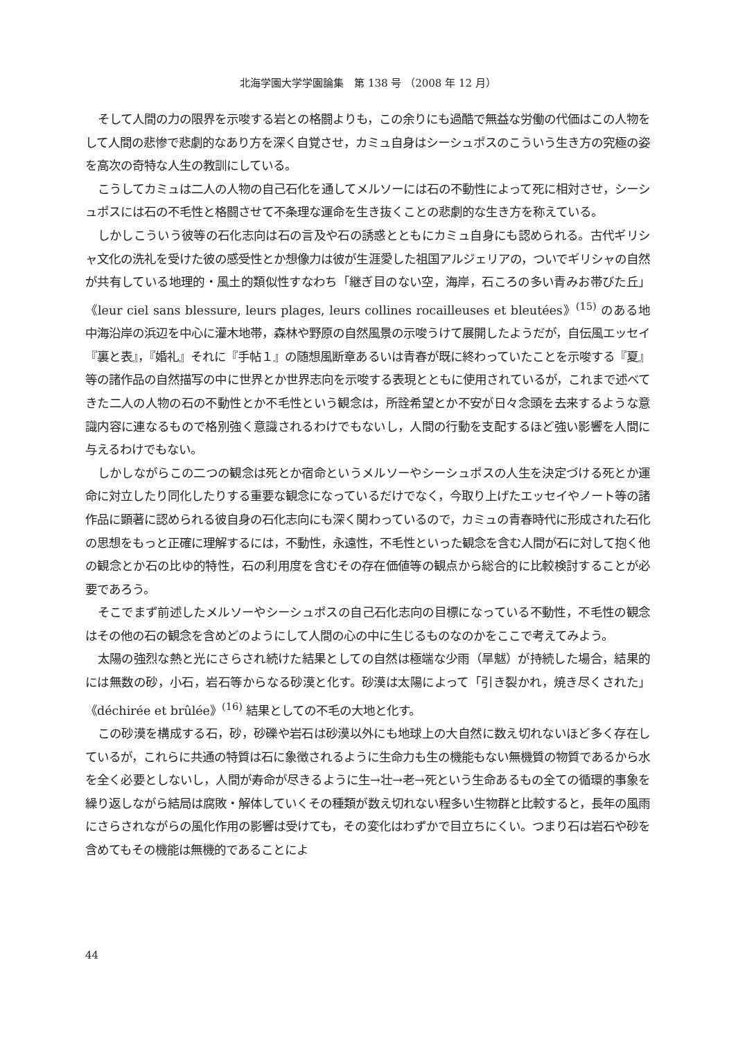北海学園大学学園論集　第 138 号 （2008 年 12 月）
そして人間の力の限界を示唆する岩との格闘よりも，この余りにも過酷で無益な労働の代価はこの人物をして人間の悲惨で悲劇的なあり方を深く自覚させ，カミュ自身はシーシュポスのこういう生き方の究極の姿を高次の奇特な人生の教訓にしている。
こうしてカミュは二人の人物の自己石化を通してメルソーには石の不動性によって死に相対させ，シーシュポスには石の不毛性と格闘させて不条理な運命を生き抜くことの悲劇的な生き方を称えている。
しかしこういう彼等の石化志向は石の言及や石の誘惑とともにカミュ自身にも認められる。古代ギリシャ文化の洗礼を受けた彼の感受性とか想像力は彼が生涯愛した祖国アルジェリアの，ついでギリシャの自然が共有している地理的・風土的類似性すなわち「継ぎ目のない空，海岸，石ころの多い青みお帯びた丘」《leur ciel sans blessure, leurs plages, leurs collines rocailleuses et bleutées》<sup>(15)</sup> のある地中海沿岸の浜辺を中心に灌木地帯，森林や野原の自然風景の示唆うけて展開したようだが，自伝風エッセイ『裏と表』，『婚礼』それに『手帖１』の随想風断章あるいは青春が既に終わっていたことを示唆する『夏』等の諸作品の自然描写の中に世界とか世界志向を示唆する表現とともに使用されているが，これまで述べてきた二人の人物の石の不動性とか不毛性という観念は，所詮希望とか不安が日々念頭を去来するような意識内容に連なるもので格別強く意識されるわけでもないし，人間の行動を支配するほど強い影響を人間に与えるわけでもない。
しかしながらこの二つの観念は死とか宿命というメルソーやシーシュポスの人生を決定づける死とか運命に対立したり同化したりする重要な観念になっているだけでなく，今取り上げたエッセイやノート等の諸作品に顕著に認められる彼自身の石化志向にも深く関わっているので，カミュの青春時代に形成された石化の思想をもっと正確に理解するには，不動性，永遠性，不毛性といった観念を含む人間が石に対して抱く他の観念とか石の比ゆ的特性，石の利用度を含むその存在価値等の観点から総合的に比較検討することが必要であろう。
そこでまず前述したメルソーやシーシュポスの自己石化志向の目標になっている不動性，不毛性の観念はその他の石の観念を含めどのようにして人間の心の中に生じるものなのかをここで考えてみよう。
太陽の強烈な熱と光にさらされ続けた結果としての自然は極端な少雨（旱魃）が持続した場合，結果的には無数の砂，小石，岩石等からなる砂漠と化す。砂漠は太陽によって「引き裂かれ，焼き尽くされた」《déchirée et brûlée》<sup>(16)</sup> 結果としての不毛の大地と化す。
この砂漠を構成する石，砂，砂礫や岩石は砂漠以外にも地球上の大自然に数え切れないほど多く存在しているが，これらに共通の特質は石に象徴されるように生命力も生の機能もない無機質の物質であるから水を全く必要としないし，人間が寿命が尽きるように生→壮→老→死という生命あるもの全ての循環的事象を繰り返しながら結局は腐敗・解体していくその種類が数え切れない程多い生物群と比較すると，長年の風雨にさらされながらの風化作用の影響は受けても，その変化はわずかで目立ちにくい。つまり石は岩石や砂を含めてもその機能は無機的であることによ
44